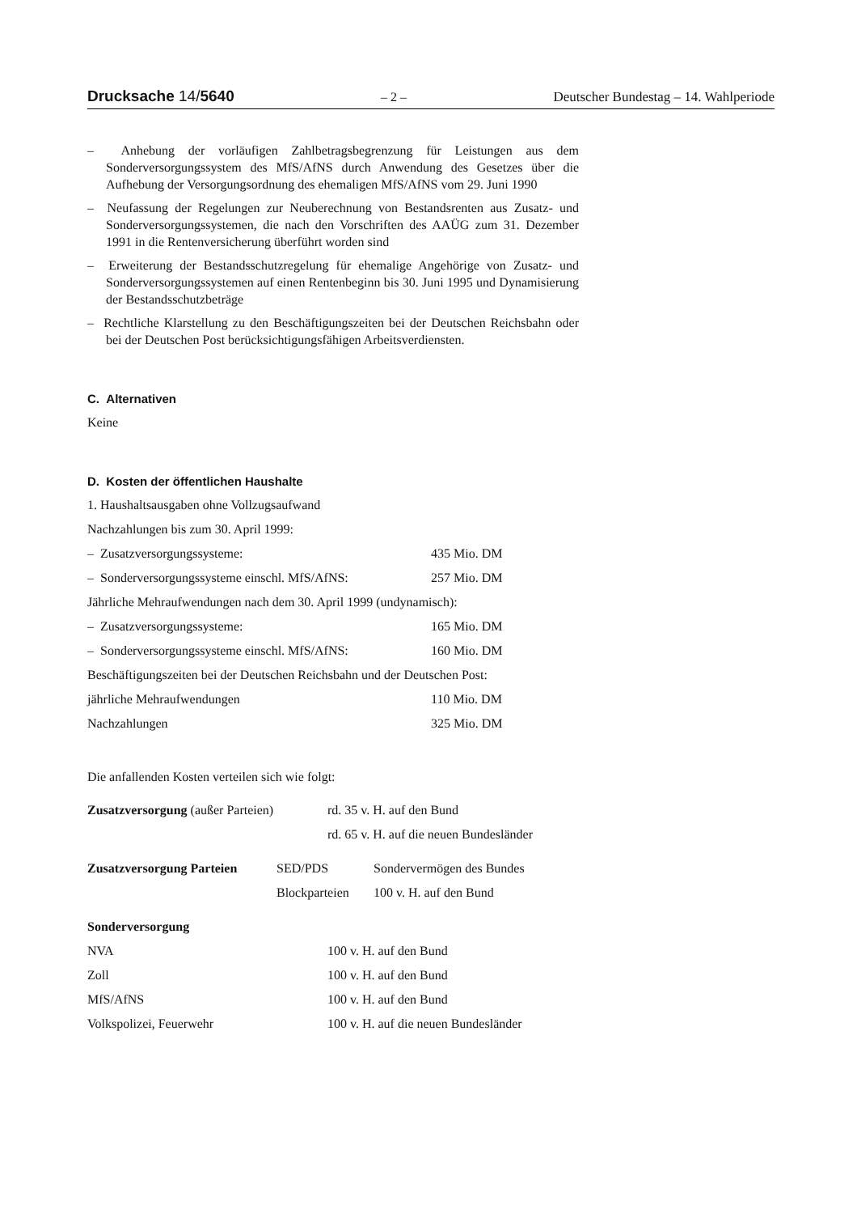Drucksache 14/5640
– 2 – Deutscher Bundestag – 14. Wahlperiode
– Anhebung der vorläufigen Zahlbetragsbegrenzung für Leistungen aus dem Sonderversorgungssystem des MfS/AfNS durch Anwendung des Gesetzes über die Aufhebung der Versorgungsordnung des ehemaligen MfS/AfNS vom 29. Juni 1990
– Neufassung der Regelungen zur Neuberechnung von Bestandsrenten aus Zusatz- und Sonderversorgungssystemen, die nach den Vorschriften des AAÜG zum 31. Dezember 1991 in die Rentenversicherung überführt worden sind
– Erweiterung der Bestandsschutzregelung für ehemalige Angehörige von Zusatz- und Sonderversorgungssystemen auf einen Rentenbeginn bis 30. Juni 1995 und Dynamisierung der Bestandsschutzbeträge
– Rechtliche Klarstellung zu den Beschäftigungszeiten bei der Deutschen Reichsbahn oder bei der Deutschen Post berücksichtigungsfähigen Arbeitsverdiensten.
C. Alternativen
Keine
D. Kosten der öffentlichen Haushalte
1. Haushaltsausgaben ohne Vollzugsaufwand
Nachzahlungen bis zum 30. April 1999:
| – Zusatzversorgungssysteme: | 435 Mio. DM |
| – Sonderversorgungssysteme einschl. MfS/AfNS: | 257 Mio. DM |
Jährliche Mehraufwendungen nach dem 30. April 1999 (undynamisch):
| – Zusatzversorgungssysteme: | 165 Mio. DM |
| – Sonderversorgungssysteme einschl. MfS/AfNS: | 160 Mio. DM |
Beschäftigungszeiten bei der Deutschen Reichsbahn und der Deutschen Post:
| jährliche Mehraufwendungen | 110 Mio. DM |
| Nachzahlungen | 325 Mio. DM |
Die anfallenden Kosten verteilen sich wie folgt:
| Zusatzversorgung (außer Parteien) | rd. 35 v. H. auf den Bund |
| | rd. 65 v. H. auf die neuen Bundesländer |
| Zusatzversorgung Parteien | SED/PDS | Sondervermögen des Bundes |
| | Blockparteien | 100 v. H. auf den Bund |
Sonderversorgung
| NVA | 100 v. H. auf den Bund |
| Zoll | 100 v. H. auf den Bund |
| MfS/AfNS | 100 v. H. auf den Bund |
| Volkspolizei, Feuerwehr | 100 v. H. auf die neuen Bundesländer |